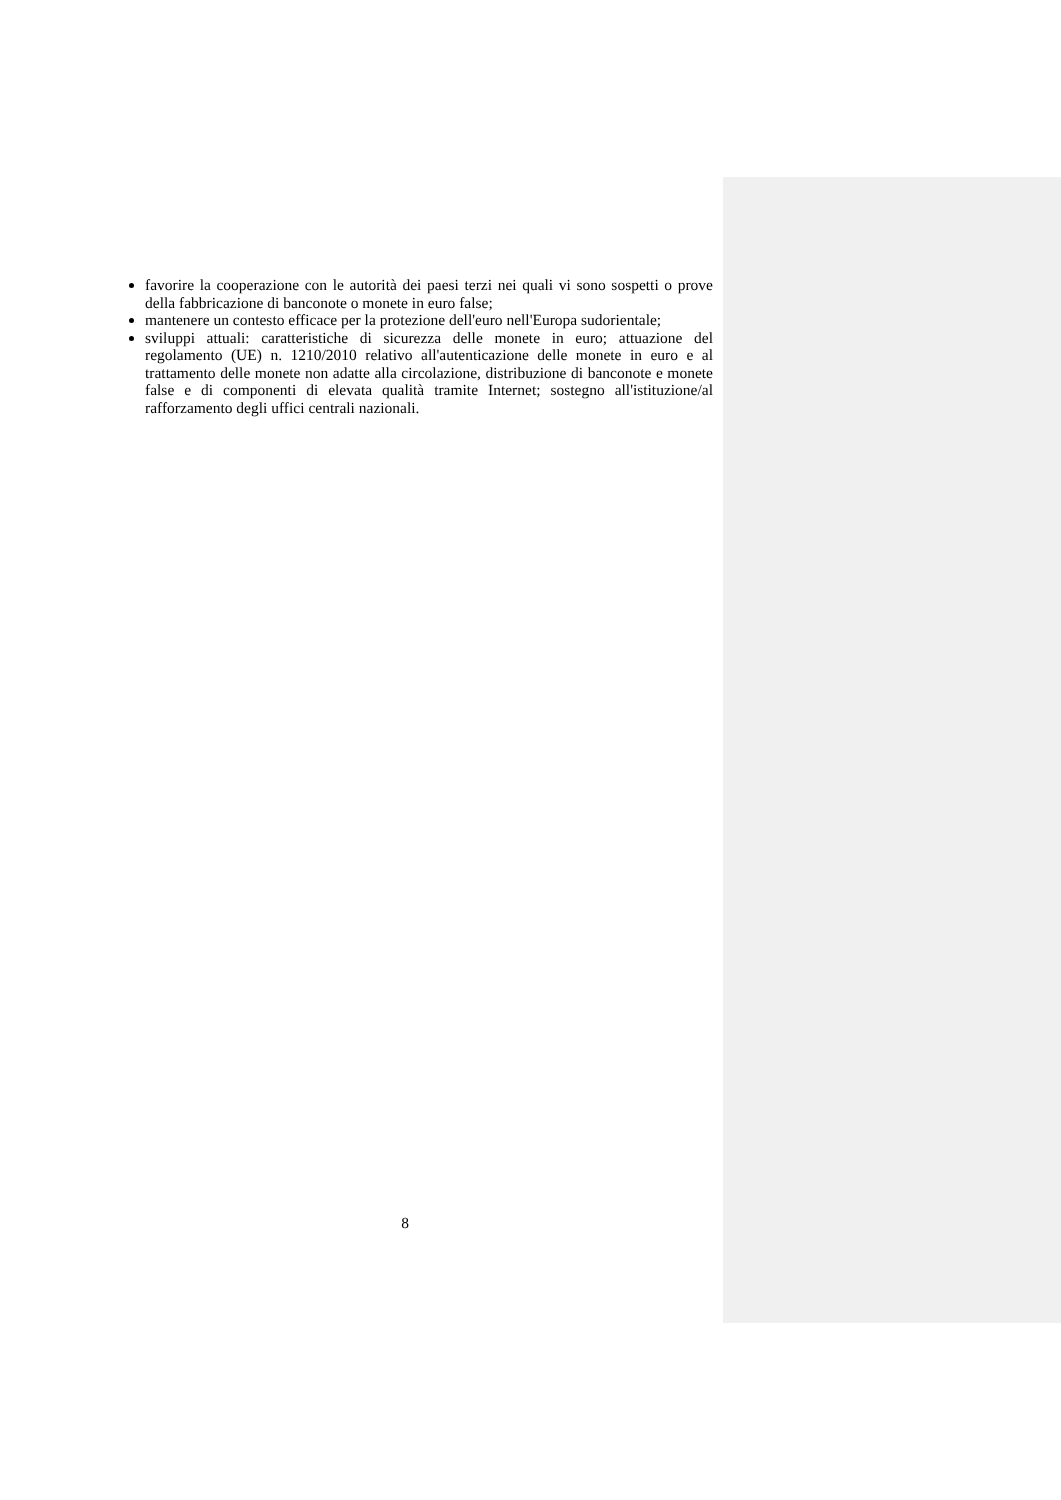favorire la cooperazione con le autorità dei paesi terzi nei quali vi sono sospetti o prove della fabbricazione di banconote o monete in euro false;
mantenere un contesto efficace per la protezione dell'euro nell'Europa sudorientale;
sviluppi attuali: caratteristiche di sicurezza delle monete in euro; attuazione del regolamento (UE) n. 1210/2010 relativo all'autenticazione delle monete in euro e al trattamento delle monete non adatte alla circolazione, distribuzione di banconote e monete false e di componenti di elevata qualità tramite Internet; sostegno all'istituzione/al rafforzamento degli uffici centrali nazionali.
8